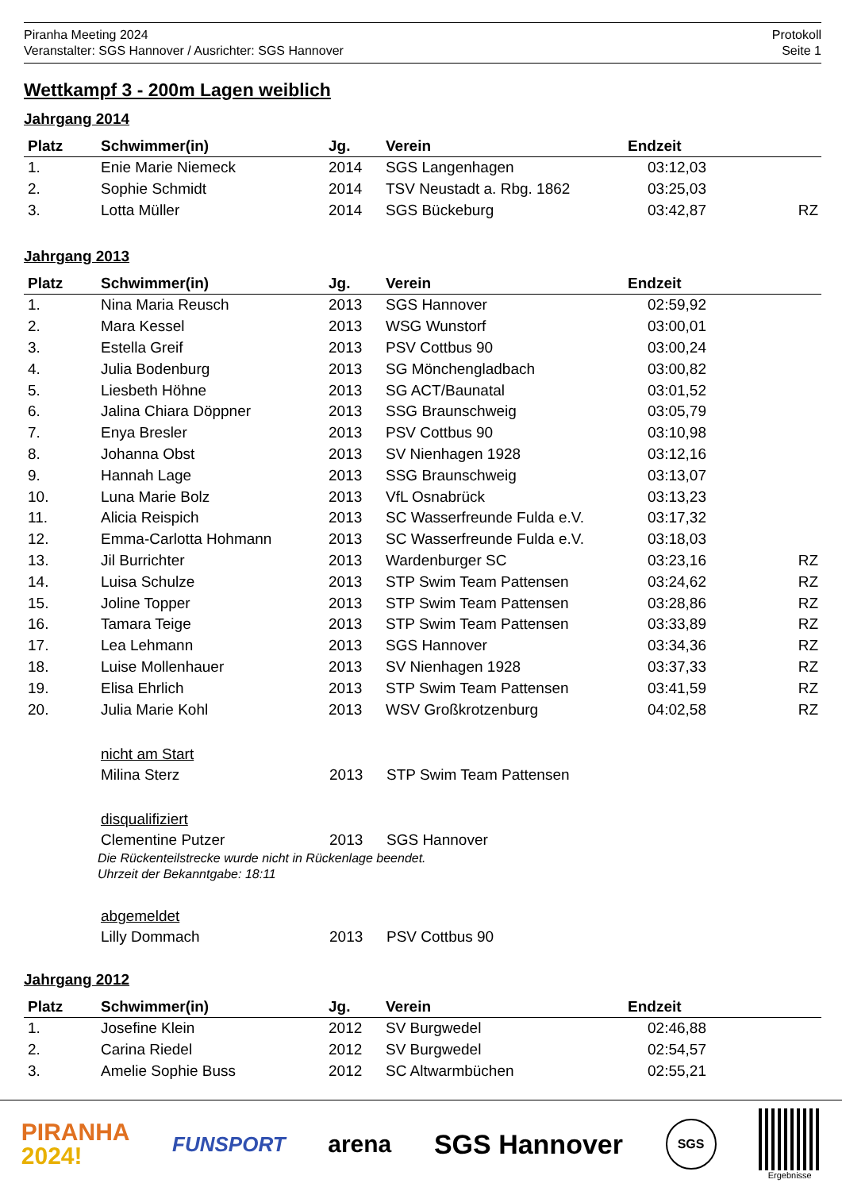Piranha Meeting 2024
Veranstalter: SGS Hannover / Ausrichter: SGS Hannover
Protokoll
Seite 1
Wettkampf 3 - 200m Lagen weiblich
Jahrgang 2014
| Platz | Schwimmer(in) | Jg. | Verein | Endzeit | |
| --- | --- | --- | --- | --- | --- |
| 1. | Enie Marie Niemeck | 2014 | SGS Langenhagen | 03:12,03 | |
| 2. | Sophie Schmidt | 2014 | TSV Neustadt a. Rbg. 1862 | 03:25,03 | |
| 3. | Lotta Müller | 2014 | SGS Bückeburg | 03:42,87 | RZ |
Jahrgang 2013
| Platz | Schwimmer(in) | Jg. | Verein | Endzeit | |
| --- | --- | --- | --- | --- | --- |
| 1. | Nina Maria Reusch | 2013 | SGS Hannover | 02:59,92 | |
| 2. | Mara Kessel | 2013 | WSG Wunstorf | 03:00,01 | |
| 3. | Estella Greif | 2013 | PSV Cottbus 90 | 03:00,24 | |
| 4. | Julia Bodenburg | 2013 | SG Mönchengladbach | 03:00,82 | |
| 5. | Liesbeth Höhne | 2013 | SG ACT/Baunatal | 03:01,52 | |
| 6. | Jalina Chiara Döppner | 2013 | SSG Braunschweig | 03:05,79 | |
| 7. | Enya Bresler | 2013 | PSV Cottbus 90 | 03:10,98 | |
| 8. | Johanna Obst | 2013 | SV Nienhagen 1928 | 03:12,16 | |
| 9. | Hannah Lage | 2013 | SSG Braunschweig | 03:13,07 | |
| 10. | Luna Marie Bolz | 2013 | VfL Osnabrück | 03:13,23 | |
| 11. | Alicia Reispich | 2013 | SC Wasserfreunde Fulda e.V. | 03:17,32 | |
| 12. | Emma-Carlotta Hohmann | 2013 | SC Wasserfreunde Fulda e.V. | 03:18,03 | |
| 13. | Jil Burrichter | 2013 | Wardenburger SC | 03:23,16 | RZ |
| 14. | Luisa Schulze | 2013 | STP Swim Team Pattensen | 03:24,62 | RZ |
| 15. | Joline Topper | 2013 | STP Swim Team Pattensen | 03:28,86 | RZ |
| 16. | Tamara Teige | 2013 | STP Swim Team Pattensen | 03:33,89 | RZ |
| 17. | Lea Lehmann | 2013 | SGS Hannover | 03:34,36 | RZ |
| 18. | Luise Mollenhauer | 2013 | SV Nienhagen 1928 | 03:37,33 | RZ |
| 19. | Elisa Ehrlich | 2013 | STP Swim Team Pattensen | 03:41,59 | RZ |
| 20. | Julia Marie Kohl | 2013 | WSV Großkrotzenburg | 04:02,58 | RZ |
nicht am Start
Milina Sterz 2013 STP Swim Team Pattensen
disqualifiziert
Clementine Putzer 2013 SGS Hannover
Die Rückenteilstrecke wurde nicht in Rückenlage beendet.
Uhrzeit der Bekanntgabe: 18:11
abgemeldet
Lilly Dommach 2013 PSV Cottbus 90
Jahrgang 2012
| Platz | Schwimmer(in) | Jg. | Verein | Endzeit | |
| --- | --- | --- | --- | --- | --- |
| 1. | Josefine Klein | 2012 | SV Burgwedel | 02:46,88 | |
| 2. | Carina Riedel | 2012 | SV Burgwedel | 02:54,57 | |
| 3. | Amelie Sophie Buss | 2012 | SC Altwarmbüchen | 02:55,21 | |
PIRANHA
2024!
FUNSPORT
arena SGS Hannover
SGS
Ergebnisse